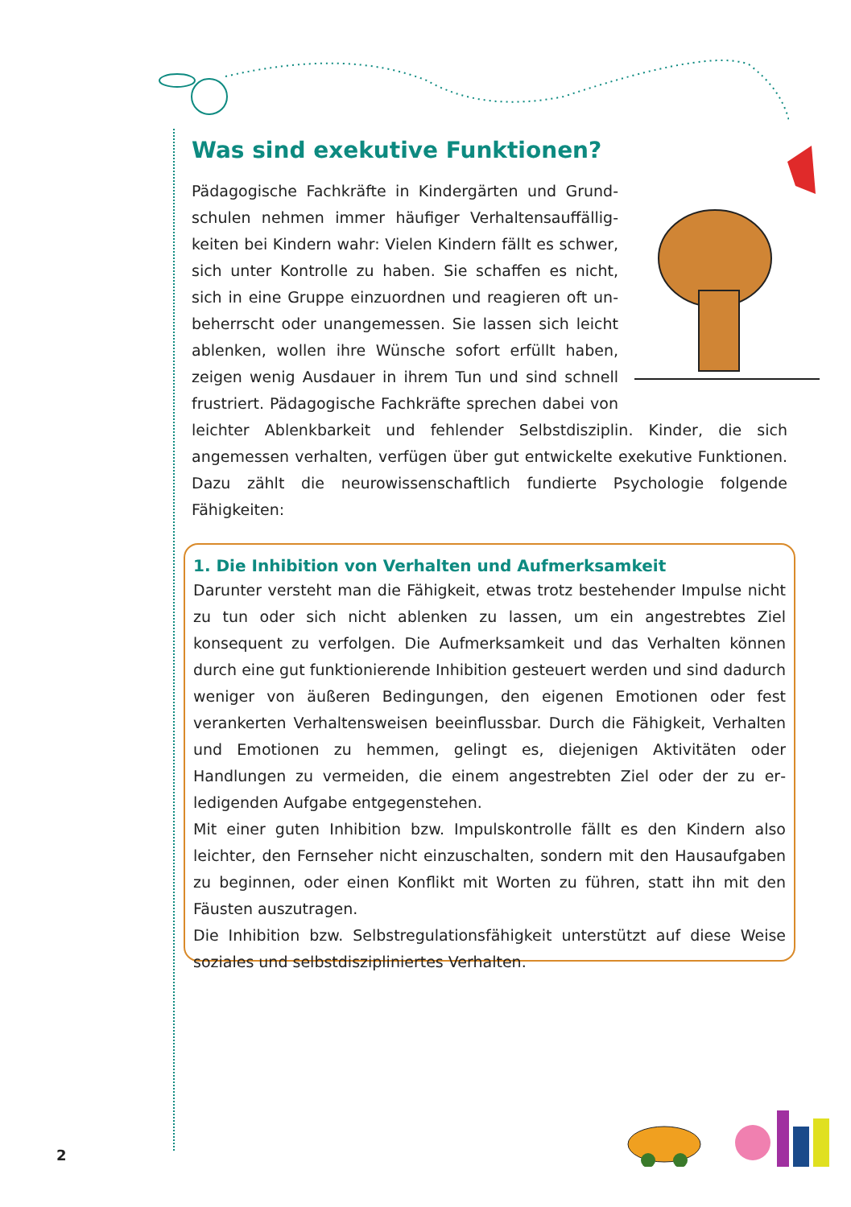Was sind exekutive Funktionen?
Pädagogische Fachkräfte in Kindergärten und Grund­schulen nehmen immer häufiger Verhaltensauffällig­keiten bei Kindern wahr: Vielen Kindern fällt es schwer, sich unter Kontrolle zu haben. Sie schaffen es nicht, sich in eine Gruppe einzuordnen und reagieren oft un­beherrscht oder unangemessen. Sie lassen sich leicht ablenken, wollen ihre Wünsche sofort erfüllt haben, zeigen wenig Ausdauer in ihrem Tun und sind schnell frustriert. Pädagogische Fachkräfte sprechen dabei von leichter Ablenkbarkeit und fehlender Selbstdisziplin. Kinder, die sich angemessen verhalten, verfügen über gut entwickelte exekutive Funktionen. Dazu zählt die neurowissenschaftlich fundierte Psychologie folgende Fähigkeiten:
1. Die Inhibition von Verhalten und Aufmerksamkeit
Darunter versteht man die Fähigkeit, etwas trotz bestehender Impulse nicht zu tun oder sich nicht ablenken zu lassen, um ein angestrebtes Ziel konsequent zu verfol­gen. Die Aufmerksamkeit und das Verhalten können durch eine gut funktionierende Inhibition gesteuert werden und sind dadurch weniger von äußeren Bedingungen, den eigenen Emotionen oder fest verankerten Verhaltensweisen beeinflussbar. Durch die Fähigkeit, Verhalten und Emotionen zu hemmen, gelingt es, diejenigen Aktivi­täten oder Handlungen zu vermeiden, die einem angestrebten Ziel oder der zu er­ledigenden Aufgabe entgegenstehen.
Mit einer guten Inhibition bzw. Impulskontrolle fällt es den Kindern also leichter, den Fernseher nicht einzuschalten, sondern mit den Hausaufgaben zu beginnen, oder einen Konflikt mit Worten zu führen, statt ihn mit den Fäusten auszutragen.
Die Inhibition bzw. Selbstregulationsfähigkeit unterstützt auf diese Weise soziales und selbstdiszipliniertes Verhalten.
2